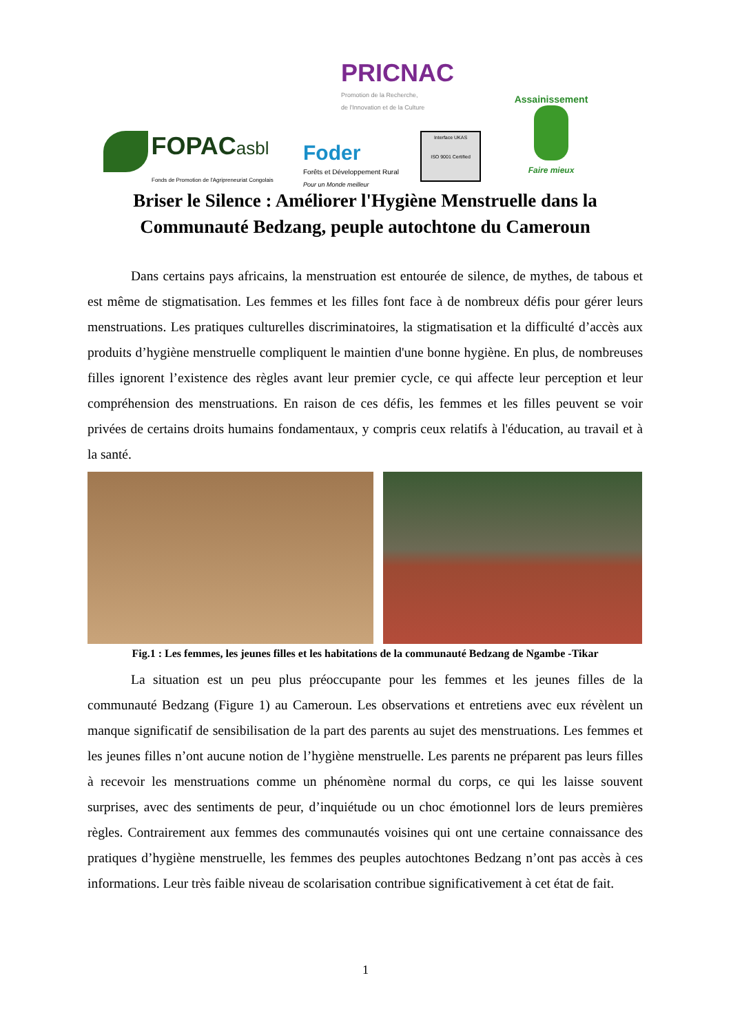PRICNAC
Promotion de la Recherche,
de l'Innovation et de la Culture
FOPAC asbl
Fonds de Promotion de l'Agripreneuriat Congolais
Foder
Forêts et Développement Rural
Pour un Monde meilleur
Interface UKAS
ISO 9001 Certified
Assainissement
Faire mieux
Briser le Silence : Améliorer l'Hygiène Menstruelle dans la Communauté Bedzang, peuple autochtone du Cameroun
Dans certains pays africains, la menstruation est entourée de silence, de mythes, de tabous et est même de stigmatisation. Les femmes et les filles font face à de nombreux défis pour gérer leurs menstruations. Les pratiques culturelles discriminatoires, la stigmatisation et la difficulté d’accès aux produits d’hygiène menstruelle compliquent le maintien d'une bonne hygiène. En plus, de nombreuses filles ignorent l’existence des règles avant leur premier cycle, ce qui affecte leur perception et leur compréhension des menstruations. En raison de ces défis, les femmes et les filles peuvent se voir privées de certains droits humains fondamentaux, y compris ceux relatifs à l'éducation, au travail et à la santé.
Fig.1 : Les femmes, les jeunes filles et les habitations de la communauté Bedzang de Ngambe -Tikar
La situation est un peu plus préoccupante pour les femmes et les jeunes filles de la communauté Bedzang (Figure 1) au Cameroun. Les observations et entretiens avec eux révèlent un manque significatif de sensibilisation de la part des parents au sujet des menstruations. Les femmes et les jeunes filles n’ont aucune notion de l’hygiène menstruelle. Les parents ne préparent pas leurs filles à recevoir les menstruations comme un phénomène normal du corps, ce qui les laisse souvent surprises, avec des sentiments de peur, d’inquiétude ou un choc émotionnel lors de leurs premières règles. Contrairement aux femmes des communautés voisines qui ont une certaine connaissance des pratiques d’hygiène menstruelle, les femmes des peuples autochtones Bedzang n’ont pas accès à ces informations. Leur très faible niveau de scolarisation contribue significativement à cet état de fait.
1